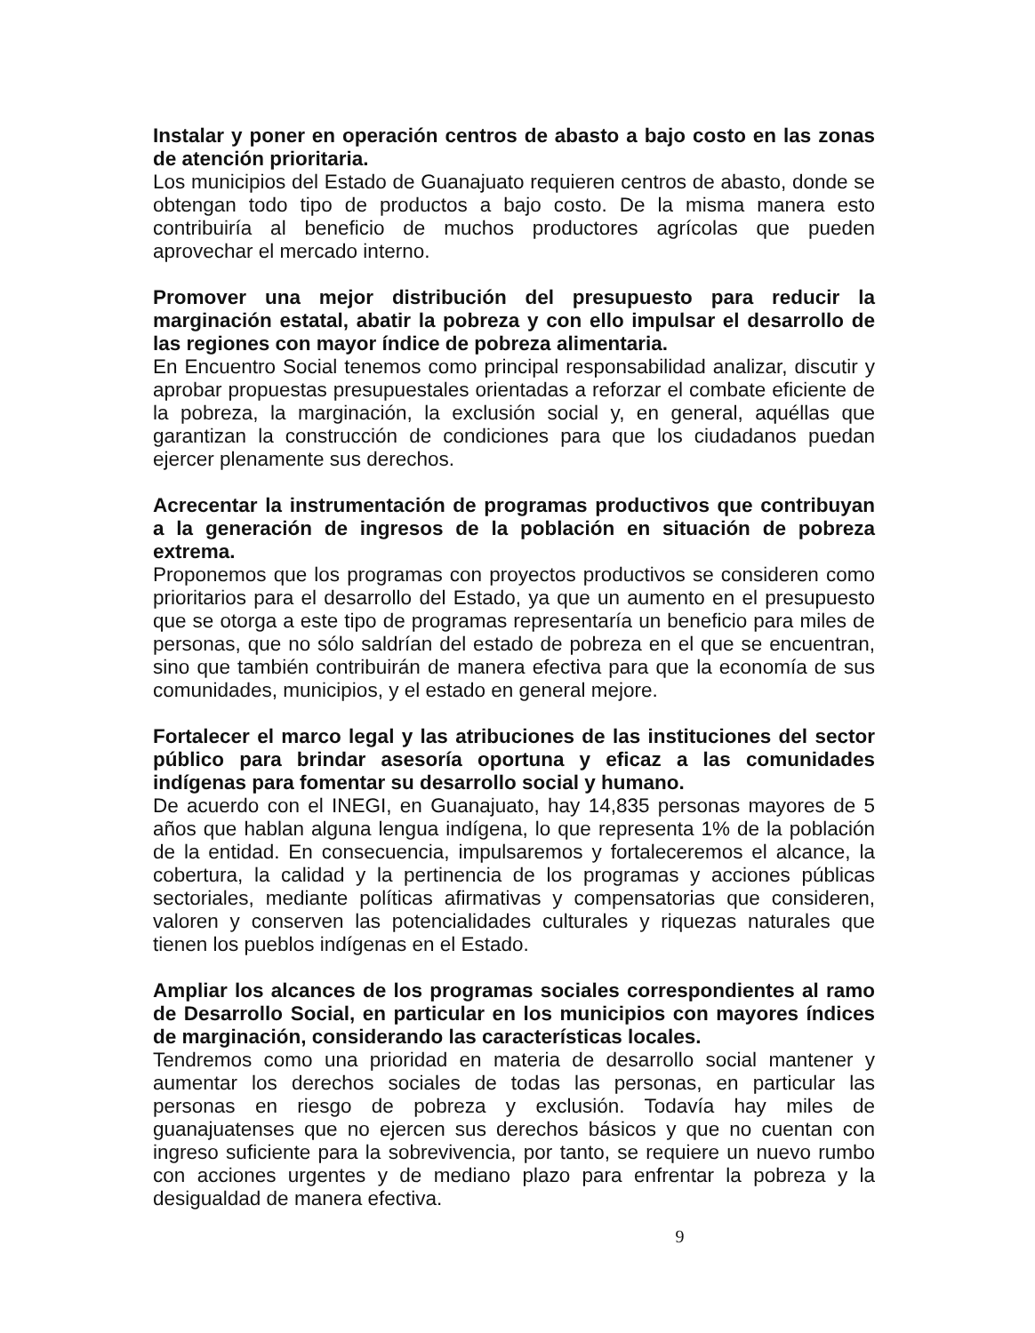Instalar y poner en operación centros de abasto a bajo costo en las zonas de atención prioritaria.
Los municipios del Estado de Guanajuato requieren centros de abasto, donde se obtengan todo tipo de productos a bajo costo. De la misma manera esto contribuiría al beneficio de muchos productores agrícolas que pueden aprovechar el mercado interno.
Promover una mejor distribución del presupuesto para reducir la marginación estatal, abatir la pobreza y con ello impulsar el desarrollo de las regiones con mayor índice de pobreza alimentaria.
En Encuentro Social tenemos como principal responsabilidad analizar, discutir y aprobar propuestas presupuestales orientadas a reforzar el combate eficiente de la pobreza, la marginación, la exclusión social y, en general, aquéllas que garantizan la construcción de condiciones para que los ciudadanos puedan ejercer plenamente sus derechos.
Acrecentar la instrumentación de programas productivos que contribuyan a la generación de ingresos de la población en situación de pobreza extrema.
Proponemos que los programas con proyectos productivos se consideren como prioritarios para el desarrollo del Estado, ya que un aumento en el presupuesto que se otorga a este tipo de programas representaría un beneficio para miles de personas, que no sólo saldrían del estado de pobreza en el que se encuentran, sino que también contribuirán de manera efectiva para que la economía de sus comunidades, municipios, y el estado en general mejore.
Fortalecer el marco legal y las atribuciones de las instituciones del sector público para brindar asesoría oportuna y eficaz a las comunidades indígenas para fomentar su desarrollo social y humano.
De acuerdo con el INEGI, en Guanajuato, hay 14,835 personas mayores de 5 años que hablan alguna lengua indígena, lo que representa 1% de la población de la entidad. En consecuencia, impulsaremos y fortaleceremos el alcance, la cobertura, la calidad y la pertinencia de los programas y acciones públicas sectoriales, mediante políticas afirmativas y compensatorias que consideren, valoren y conserven las potencialidades culturales y riquezas naturales que tienen los pueblos indígenas en el Estado.
Ampliar los alcances de los programas sociales correspondientes al ramo de Desarrollo Social, en particular en los municipios con mayores índices de marginación, considerando las características locales.
Tendremos como una prioridad en materia de desarrollo social mantener y aumentar los derechos sociales de todas las personas, en particular las personas en riesgo de pobreza y exclusión. Todavía hay miles de guanajuatenses que no ejercen sus derechos básicos y que no cuentan con ingreso suficiente para la sobrevivencia, por tanto, se requiere un nuevo rumbo con acciones urgentes y de mediano plazo para enfrentar la pobreza y la desigualdad de manera efectiva.
9